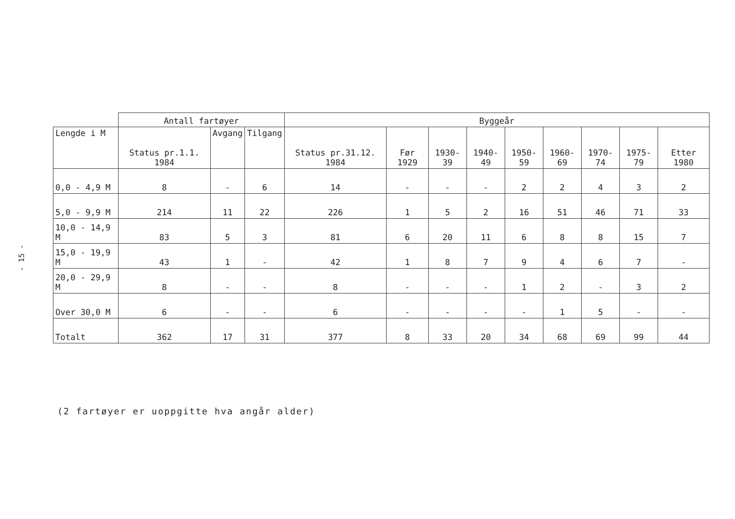- 15 -
| | Antall fartøyer | | | Byggeår | | | | | | | | |
| --- | --- | --- | --- | --- | --- | --- | --- | --- | --- | --- | --- | --- |
| Lengde i M | Status pr.1.1. 1984 | Avgang | Tilgang | Status pr.31.12. 1984 | Før 1929 | 1930-39 | 1940-49 | 1950-59 | 1960-69 | 1970-74 | 1975-79 | Etter 1980 |
| 0,0 - 4,9 M | 8 | - | 6 | 14 | - | - | - | 2 | 2 | 4 | 3 | 2 |
| 5,0 - 9,9 M | 214 | 11 | 22 | 226 | 1 | 5 | 2 | 16 | 51 | 46 | 71 | 33 |
| 10,0 - 14,9 M | 83 | 5 | 3 | 81 | 6 | 20 | 11 | 6 | 8 | 8 | 15 | 7 |
| 15,0 - 19,9 M | 43 | 1 | - | 42 | 1 | 8 | 7 | 9 | 4 | 6 | 7 | - |
| 20,0 - 29,9 M | 8 | - | - | 8 | - | - | - | 1 | 2 | - | 3 | 2 |
| Over 30,0 M | 6 | - | - | 6 | - | - | - | - | 1 | 5 | - | - |
| Totalt | 362 | 17 | 31 | 377 | 8 | 33 | 20 | 34 | 68 | 69 | 99 | 44 |
(2 fartøyer er uoppgitte hva angår alder)